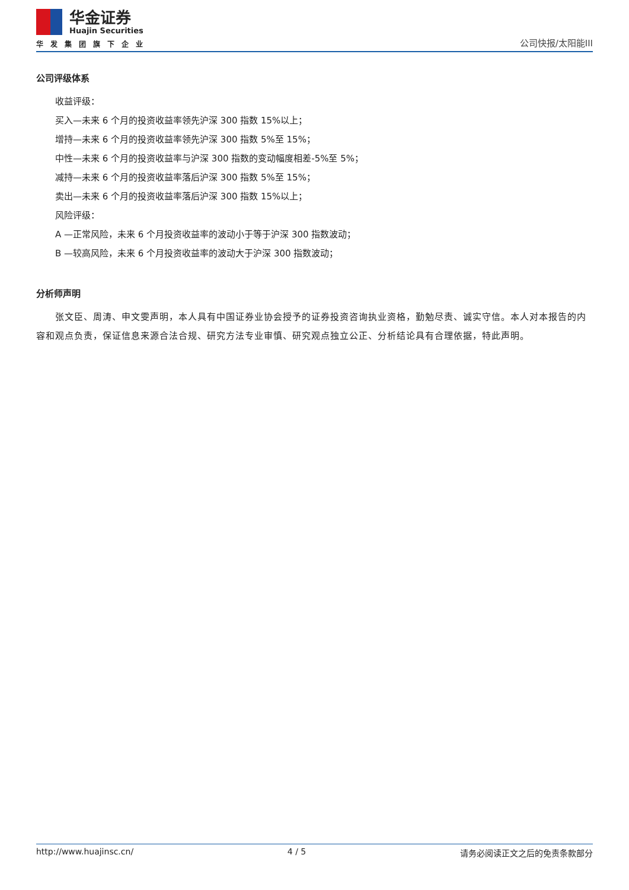华金证券
Huajin Securities
华发集团旗下企业
公司快报/太阳能III
公司评级体系
收益评级：
买入—未来 6 个月的投资收益率领先沪深 300 指数 15%以上；
增持—未来 6 个月的投资收益率领先沪深 300 指数 5%至 15%；
中性—未来 6 个月的投资收益率与沪深 300 指数的变动幅度相差-5%至 5%；
减持—未来 6 个月的投资收益率落后沪深 300 指数 5%至 15%；
卖出—未来 6 个月的投资收益率落后沪深 300 指数 15%以上；
风险评级：
A —正常风险，未来 6 个月投资收益率的波动小于等于沪深 300 指数波动；
B —较高风险，未来 6 个月投资收益率的波动大于沪深 300 指数波动；
分析师声明
张文臣、周涛、申文雯声明，本人具有中国证券业协会授予的证券投资咨询执业资格，勤勉尽责、诚实守信。本人对本报告的内容和观点负责，保证信息来源合法合规、研究方法专业审慎、研究观点独立公正、分析结论具有合理依据，特此声明。
http://www.huajinsc.cn/ 4 / 5 请务必阅读正文之后的免责条款部分